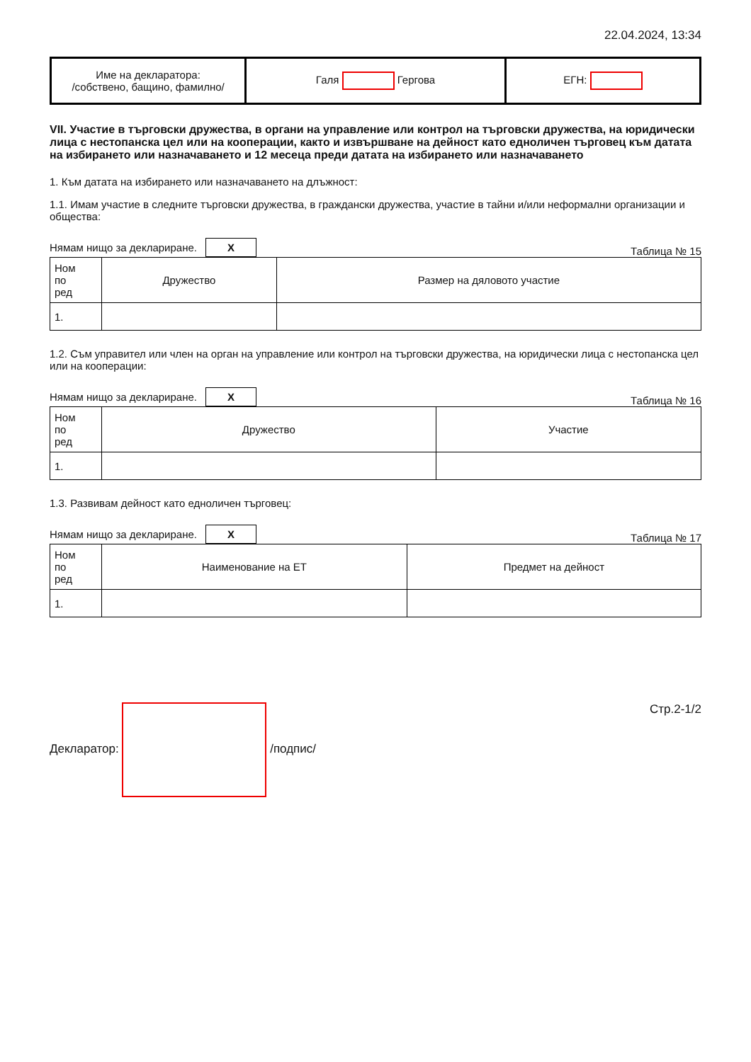22.04.2024, 13:34
| Име на декларатора: /собствено, бащино, фамилно/ | Галя Гергова | ЕГН: |
VII. Участие в търговски дружества, в органи на управление или контрол на търговски дружества, на юридически лица с нестопанска цел или на кооперации, както и извършване на дейност като едноличен търговец към датата на избирането или назначаването и 12 месеца преди датата на избирането или назначаването
1. Към датата на избирането или назначаването на длъжност:
1.1. Имам участие в следните търговски дружества, в граждански дружества, участие в тайни и/или неформални организации и общества:
Нямам нищо за деклариране. X Таблица № 15
| Ном по ред | Дружество | Размер на дяловото участие |
| 1. | | |
1.2. Съм управител или член на орган на управление или контрол на търговски дружества, на юридически лица с нестопанска цел или на кооперации:
Нямам нищо за деклариране. X Таблица № 16
| Ном по ред | Дружество | Участие |
| 1. | | |
1.3. Развивам дейност като едноличен търговец:
Нямам нищо за деклариране. X Таблица № 17
| Ном по ред | Наименование на ЕТ | Предмет на дейност |
| 1. | | |
Декларатор: /подпис/ Стр.2-1/2